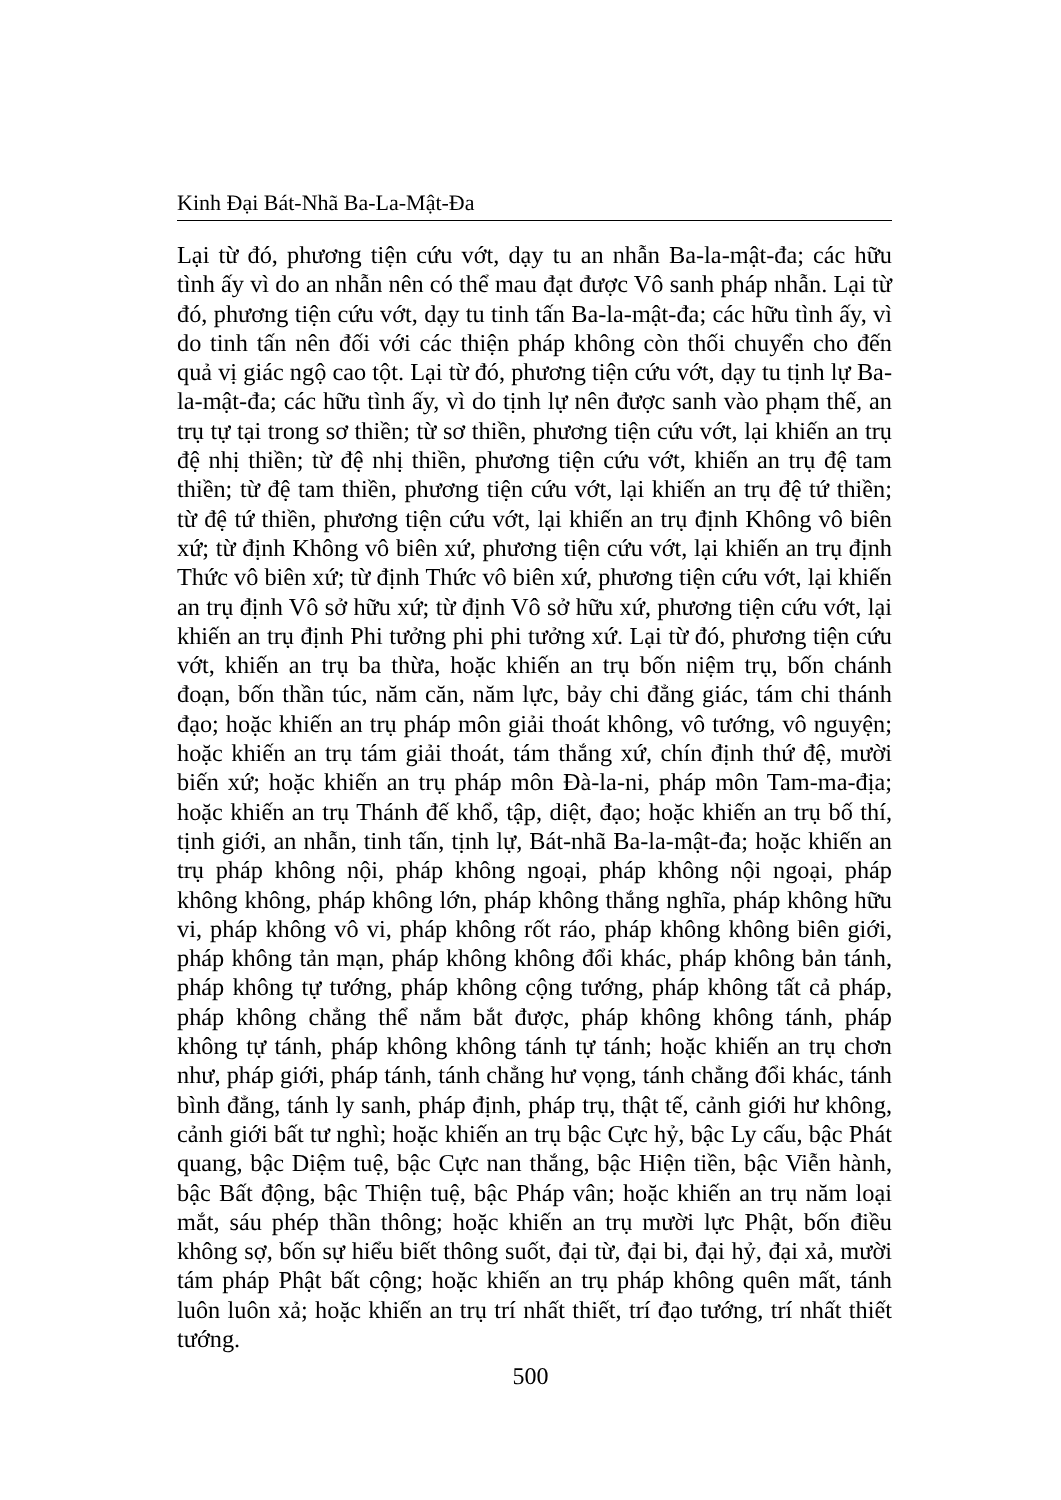Kinh Đại Bát-Nhã Ba-La-Mật-Đa
Lại từ đó, phương tiện cứu vớt, dạy tu an nhẫn Ba-la-mật-đa; các hữu tình ấy vì do an nhẫn nên có thể mau đạt được Vô sanh pháp nhẫn. Lại từ đó, phương tiện cứu vớt, dạy tu tinh tấn Ba-la-mật-đa; các hữu tình ấy, vì do tinh tấn nên đối với các thiện pháp không còn thối chuyển cho đến quả vị giác ngộ cao tột. Lại từ đó, phương tiện cứu vớt, dạy tu tịnh lự Ba-la-mật-đa; các hữu tình ấy, vì do tịnh lự nên được sanh vào phạm thế, an trụ tự tại trong sơ thiền; từ sơ thiền, phương tiện cứu vớt, lại khiến an trụ đệ nhị thiền; từ đệ nhị thiền, phương tiện cứu vớt, khiến an trụ đệ tam thiền; từ đệ tam thiền, phương tiện cứu vớt, lại khiến an trụ đệ tứ thiền; từ đệ tứ thiền, phương tiện cứu vớt, lại khiến an trụ định Không vô biên xứ; từ định Không vô biên xứ, phương tiện cứu vớt, lại khiến an trụ định Thức vô biên xứ; từ định Thức vô biên xứ, phương tiện cứu vớt, lại khiến an trụ định Vô sở hữu xứ; từ định Vô sở hữu xứ, phương tiện cứu vớt, lại khiến an trụ định Phi tưởng phi phi tưởng xứ. Lại từ đó, phương tiện cứu vớt, khiến an trụ ba thừa, hoặc khiến an trụ bốn niệm trụ, bốn chánh đoạn, bốn thần túc, năm căn, năm lực, bảy chi đẳng giác, tám chi thánh đạo; hoặc khiến an trụ pháp môn giải thoát không, vô tướng, vô nguyện; hoặc khiến an trụ tám giải thoát, tám thắng xứ, chín định thứ đệ, mười biến xứ; hoặc khiến an trụ pháp môn Đà-la-ni, pháp môn Tam-ma-địa; hoặc khiến an trụ Thánh đế khổ, tập, diệt, đạo; hoặc khiến an trụ bố thí, tịnh giới, an nhẫn, tinh tấn, tịnh lự, Bát-nhã Ba-la-mật-đa; hoặc khiến an trụ pháp không nội, pháp không ngoại, pháp không nội ngoại, pháp không không, pháp không lớn, pháp không thắng nghĩa, pháp không hữu vi, pháp không vô vi, pháp không rốt ráo, pháp không không biên giới, pháp không tản mạn, pháp không không đổi khác, pháp không bản tánh, pháp không tự tướng, pháp không cộng tướng, pháp không tất cả pháp, pháp không chẳng thể nắm bắt được, pháp không không tánh, pháp không tự tánh, pháp không không tánh tự tánh; hoặc khiến an trụ chơn như, pháp giới, pháp tánh, tánh chẳng hư vọng, tánh chẳng đổi khác, tánh bình đẳng, tánh ly sanh, pháp định, pháp trụ, thật tế, cảnh giới hư không, cảnh giới bất tư nghì; hoặc khiến an trụ bậc Cực hỷ, bậc Ly cấu, bậc Phát quang, bậc Diệm tuệ, bậc Cực nan thắng, bậc Hiện tiền, bậc Viễn hành, bậc Bất động, bậc Thiện tuệ, bậc Pháp vân; hoặc khiến an trụ năm loại mắt, sáu phép thần thông; hoặc khiến an trụ mười lực Phật, bốn điều không sợ, bốn sự hiểu biết thông suốt, đại từ, đại bi, đại hỷ, đại xả, mười tám pháp Phật bất cộng; hoặc khiến an trụ pháp không quên mất, tánh luôn luôn xả; hoặc khiến an trụ trí nhất thiết, trí đạo tướng, trí nhất thiết tướng.
500